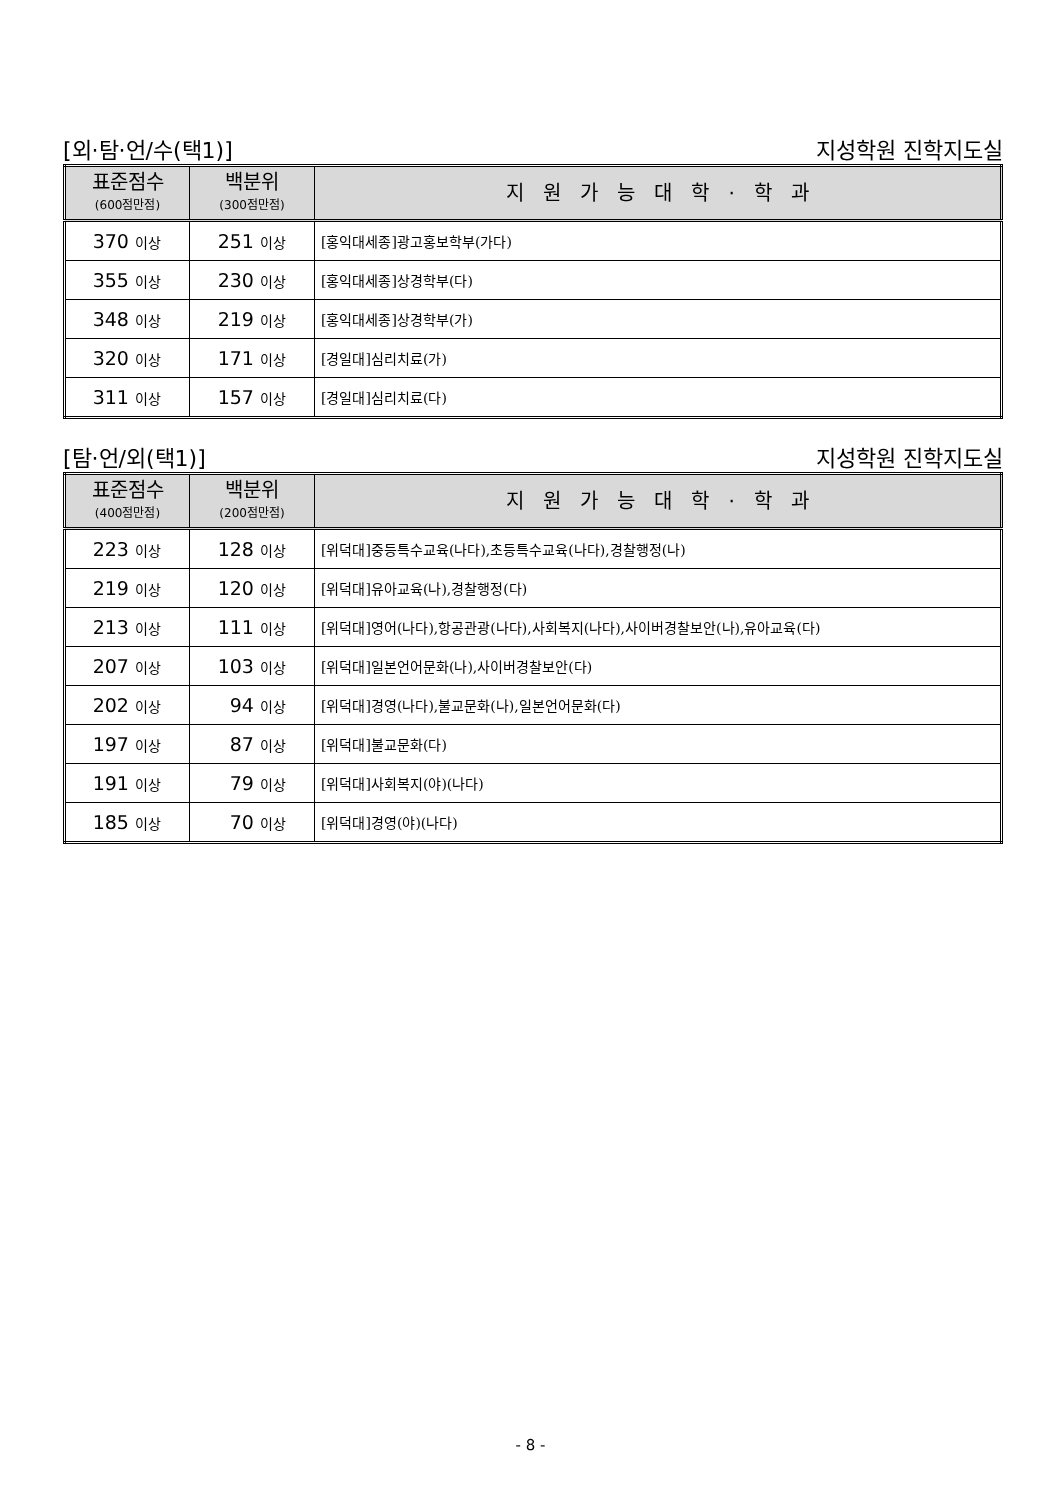[외·탐·언/수(택1)] 지성학원 진학지도실
| 표준점수 (600점만점) | 백분위 (300점만점) | 지 원 가 능 대 학 · 학 과 |
| --- | --- | --- |
| 370 이상 | 251 이상 | [홍익대세종]광고홍보학부(가다) |
| 355 이상 | 230 이상 | [홍익대세종]상경학부(다) |
| 348 이상 | 219 이상 | [홍익대세종]상경학부(가) |
| 320 이상 | 171 이상 | [경일대]심리치료(가) |
| 311 이상 | 157 이상 | [경일대]심리치료(다) |
[탐·언/외(택1)] 지성학원 진학지도실
| 표준점수 (400점만점) | 백분위 (200점만점) | 지 원 가 능 대 학 · 학 과 |
| --- | --- | --- |
| 223 이상 | 128 이상 | [위덕대]중등특수교육(나다),초등특수교육(나다),경찰행정(나) |
| 219 이상 | 120 이상 | [위덕대]유아교육(나),경찰행정(다) |
| 213 이상 | 111 이상 | [위덕대]영어(나다),항공관광(나다),사회복지(나다),사이버경찰보안(나),유아교육(다) |
| 207 이상 | 103 이상 | [위덕대]일본언어문화(나),사이버경찰보안(다) |
| 202 이상 | 94 이상 | [위덕대]경영(나다),불교문화(나),일본언어문화(다) |
| 197 이상 | 87 이상 | [위덕대]불교문화(다) |
| 191 이상 | 79 이상 | [위덕대]사회복지(야)(나다) |
| 185 이상 | 70 이상 | [위덕대]경영(야)(나다) |
- 8 -